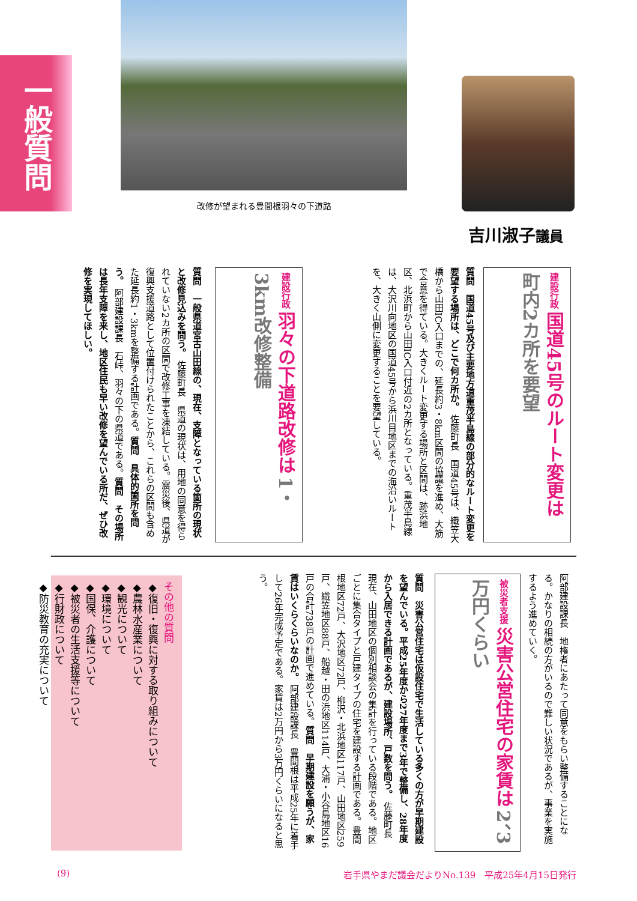一般質問
改修が望まれる豊間根羽々の下道路
吉川淑子議員
建設行政 国道45号のルート変更は 町内2カ所を要望
質問　国道45号及び主要地方道重茂半島線の部分的なルート変更を要望する場所は、どこで何カ所か。 佐藤町長　国道45号は、織笠大橋から山田IC入口までの、延長約3・8km区間の協議を進め、大筋で合意を得ている。大きくルート変更する場所と区間は、跡浜地区、北浜町から山田IC入口付近の2カ所となっている。重茂半島線は、大沢川向地区の国道45号から浜川目地区までの海沿いルートを、大きく山側に変更することを要望している。
建設行政 羽々の下道路改修は 1・3km改修整備
質問　一般県道宮古山田線の、現在、支障となっている箇所の現状と改修見込みを問う。 佐藤町長　県道の現状は、用地の同意を得られていない2カ所の区間で改修工事を凍結している。震災後、県道が復興支援道路として位置付けられたことから、これらの区間も含めた延長約1・3kmを整備する計画である。質問　具体的箇所を問う。 阿部建設課長　石峠、羽々の下の県道である。質問　その場所は長年支障を来し、地区住民も早い改修を望んでいる所だ、ぜひ改修を実現してほしい。
阿部建設課長　地権者にあたって同意をもらい整備することになる。かなりの相続の方がいるので難しい状況であるが、事業を実施するよう進めていく。
被災者支援 災害公営住宅の家賃は 2、3万円くらい
質問　災害公営住宅は仮設住宅で生活している多くの方が早期建設を望んでいる。平成25年度から27年度まで3年で整備し、28年度から入居できる計画であるが、建設場所、戸数を問う。 佐藤町長　現在、山田地区の個別相談会の集計を行っている段階である。地区ごとに集合タイプと戸建タイプの住宅を建設する計画である。豊間根地区72戸、大沢地区72戸、柳沢・北浜地区117戸、山田地区259戸、織笠地区88戸、船越・田の浜地区114戸、大浦・小谷鳥地区16戸の合計738戸の計画で進めている。質問　早期建設を願うが、家賃はいくらくらいなのか。 阿部建設課長　豊間根は平成25年に着手して26年完成予定である。家賃は2万円から3万円くらいになると思う。
その他の質問
◆復旧・復興に対する取り組みについて
◆農林水産業について
◆観光について
◆環境について
◆国保、介護について
◆被災者の生活支援等について
◆行財政について
◆防災教育の充実について
(9) 岩手県やまだ議会だよりNo.139　平成25年4月15日発行